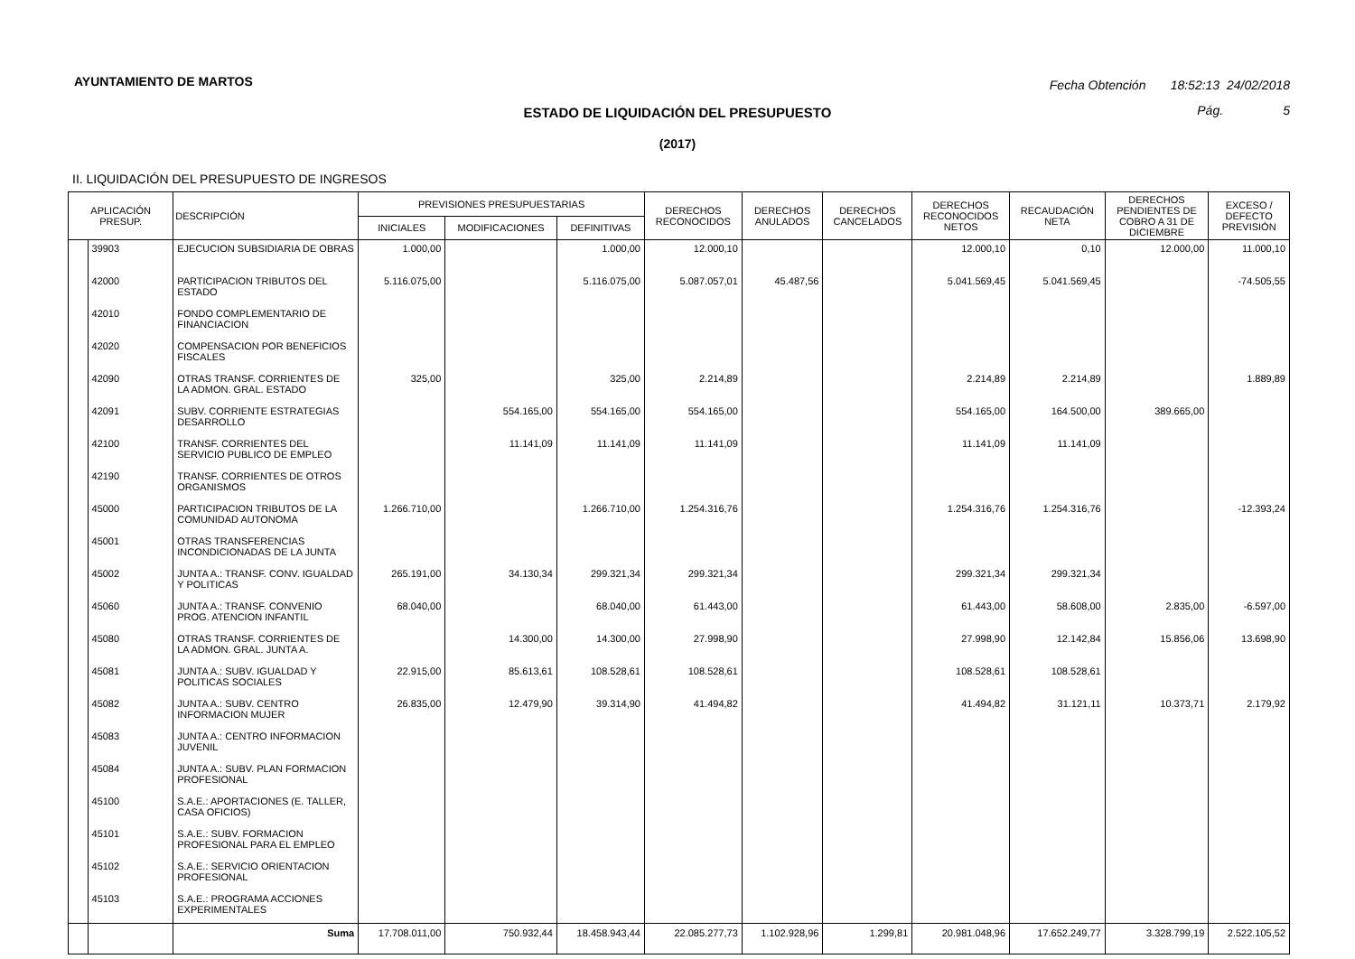AYUNTAMIENTO DE MARTOS
Fecha Obtención 18:52:13 24/02/2018
Pág. 5
ESTADO DE LIQUIDACIÓN DEL PRESUPUESTO
(2017)
II. LIQUIDACIÓN DEL PRESUPUESTO DE INGRESOS
| APLICACIÓN PRESUP. | | DESCRIPCIÓN | PREVISIONES PRESUPUESTARIAS | | | DERECHOS RECONOCIDOS | DERECHOS ANULADOS | DERECHOS CANCELADOS | DERECHOS RECONOCIDOS NETOS | RECAUDACIÓN NETA | DERECHOS PENDIENTES DE COBRO A 31 DE DICIEMBRE | EXCESO / DEFECTO PREVISIÓN |
| --- | --- | --- | --- | --- | --- | --- | --- | --- | --- | --- | --- | --- |
| | | | INICIALES | MODIFICACIONES | DEFINITIVAS | | | | | | | |
| | 39903 | EJECUCION SUBSIDIARIA DE OBRAS | 1.000,00 | | 1.000,00 | 12.000,10 | | | 12.000,10 | 0,10 | 12.000,00 | 11.000,10 |
| | 42000 | PARTICIPACION TRIBUTOS DEL ESTADO | 5.116.075,00 | | 5.116.075,00 | 5.087.057,01 | 45.487,56 | | 5.041.569,45 | 5.041.569,45 | | -74.505,55 |
| | 42010 | FONDO COMPLEMENTARIO DE FINANCIACION | | | | | | | | | | |
| | 42020 | COMPENSACION POR BENEFICIOS FISCALES | | | | | | | | | | |
| | 42090 | OTRAS TRANSF. CORRIENTES DE LA ADMON. GRAL. ESTADO | 325,00 | | 325,00 | 2.214,89 | | | 2.214,89 | 2.214,89 | | 1.889,89 |
| | 42091 | SUBV. CORRIENTE ESTRATEGIAS DESARROLLO | | 554.165,00 | 554.165,00 | 554.165,00 | | | 554.165,00 | 164.500,00 | 389.665,00 | |
| | 42100 | TRANSF. CORRIENTES DEL SERVICIO PUBLICO DE EMPLEO | | 11.141,09 | 11.141,09 | 11.141,09 | | | 11.141,09 | 11.141,09 | | |
| | 42190 | TRANSF. CORRIENTES DE OTROS ORGANISMOS | | | | | | | | | | |
| | 45000 | PARTICIPACION TRIBUTOS DE LA COMUNIDAD AUTONOMA | 1.266.710,00 | | 1.266.710,00 | 1.254.316,76 | | | 1.254.316,76 | 1.254.316,76 | | -12.393,24 |
| | 45001 | OTRAS TRANSFERENCIAS INCONDICIONADAS DE LA JUNTA | | | | | | | | | | |
| | 45002 | JUNTA A.: TRANSF. CONV. IGUALDAD Y POLITICAS | 265.191,00 | 34.130,34 | 299.321,34 | 299.321,34 | | | 299.321,34 | 299.321,34 | | |
| | 45060 | JUNTA A.: TRANSF. CONVENIO PROG. ATENCION INFANTIL | 68.040,00 | | 68.040,00 | 61.443,00 | | | 61.443,00 | 58.608,00 | 2.835,00 | -6.597,00 |
| | 45080 | OTRAS TRANSF. CORRIENTES DE LA ADMON. GRAL. JUNTA A. | | 14.300,00 | 14.300,00 | 27.998,90 | | | 27.998,90 | 12.142,84 | 15.856,06 | 13.698,90 |
| | 45081 | JUNTA A.: SUBV. IGUALDAD Y POLITICAS SOCIALES | 22.915,00 | 85.613,61 | 108.528,61 | 108.528,61 | | | 108.528,61 | 108.528,61 | | |
| | 45082 | JUNTA A.: SUBV. CENTRO INFORMACION MUJER | 26.835,00 | 12.479,90 | 39.314,90 | 41.494,82 | | | 41.494,82 | 31.121,11 | 10.373,71 | 2.179,92 |
| | 45083 | JUNTA A.: CENTRO INFORMACION JUVENIL | | | | | | | | | | |
| | 45084 | JUNTA A.: SUBV. PLAN FORMACION PROFESIONAL | | | | | | | | | | |
| | 45100 | S.A.E.: APORTACIONES (E. TALLER, CASA OFICIOS) | | | | | | | | | | |
| | 45101 | S.A.E.: SUBV. FORMACION PROFESIONAL PARA EL EMPLEO | | | | | | | | | | |
| | 45102 | S.A.E.: SERVICIO ORIENTACION PROFESIONAL | | | | | | | | | | |
| | 45103 | S.A.E.: PROGRAMA ACCIONES EXPERIMENTALES | | | | | | | | | | |
| | | Suma | 17.708.011,00 | 750.932,44 | 18.458.943,44 | 22.085.277,73 | 1.102.928,96 | 1.299,81 | 20.981.048,96 | 17.652.249,77 | 3.328.799,19 | 2.522.105,52 |